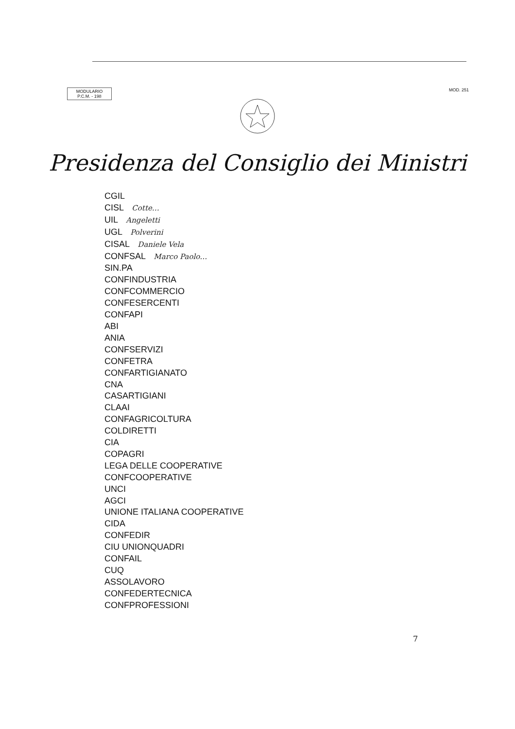MODULARIO
P.C.M. - 198
MOD. 251
Presidenza del Consiglio dei Ministri
CGIL
CISL Cotte…
UIL Angeletti
UGL Polverini
CISAL Daniele Vela
CONFSAL Marco Paolo…
SIN.PA
CONFINDUSTRIA
CONFCOMMERCIO
CONFESERCENTI
CONFAPI
ABI
ANIA
CONFSERVIZI
CONFETRA
CONFARTIGIANATO
CNA
CASARTIGIANI
CLAAI
CONFAGRICOLTURA
COLDIRETTI
CIA
COPAGRI
LEGA DELLE COOPERATIVE
CONFCOOPERATIVE
UNCI
AGCI
UNIONE ITALIANA COOPERATIVE
CIDA
CONFEDIR
CIU UNIONQUADRI
CONFAIL
CUQ
ASSOLAVORO
CONFEDERTECNICA
CONFPROFESSIONI
7